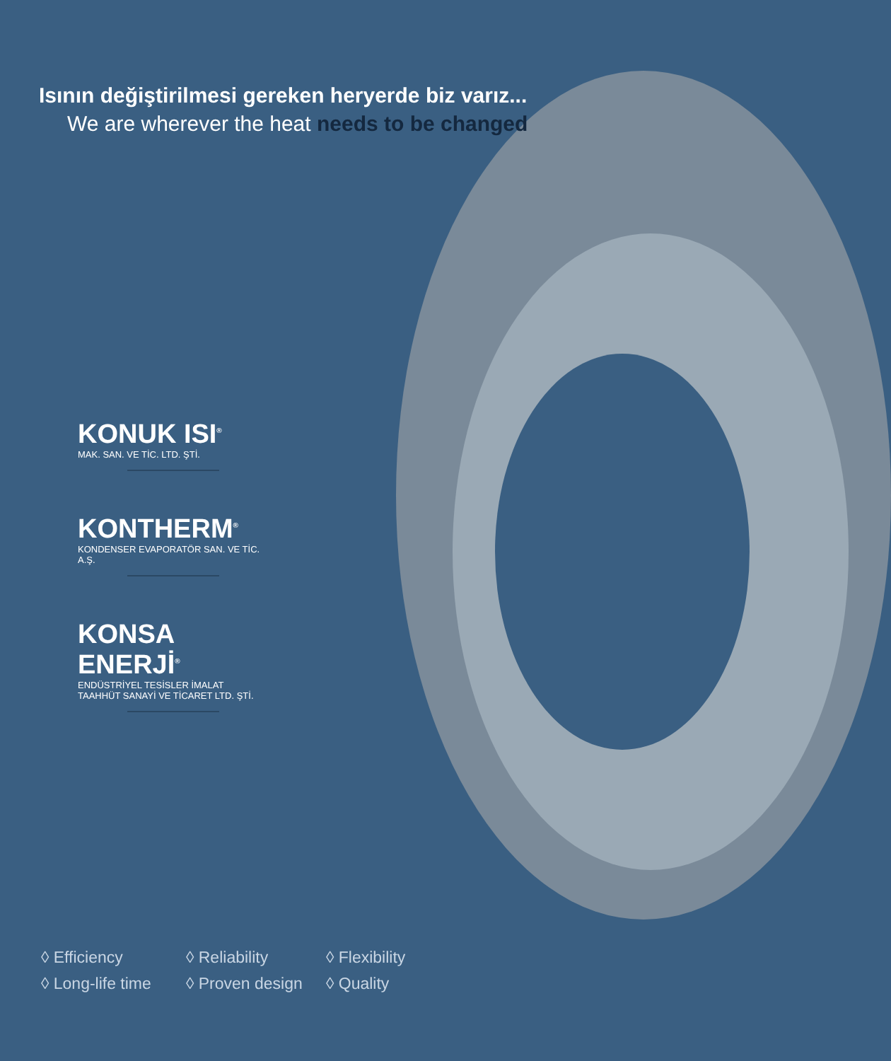Isının değiştirilmesi gereken heryerde biz varız...
We are wherever the heat needs to be changed
KONUK ISI<sup>®</sup>
MAK. SAN. VE TİC. LTD. ŞTİ.
KONTHERM<sup>®</sup>
KONDENSER EVAPORATÖR SAN. VE TİC. A.Ş.
KONSA ENERJİ<sup>®</sup>
ENDÜSTRİYEL TESİSLER İMALAT
TAAHHÜT SANAYİ VE TİCARET LTD. ŞTİ.
◊ Efficiency
◊ Reliability
◊ Flexibility
◊ Long-life time
◊ Proven design
◊ Quality